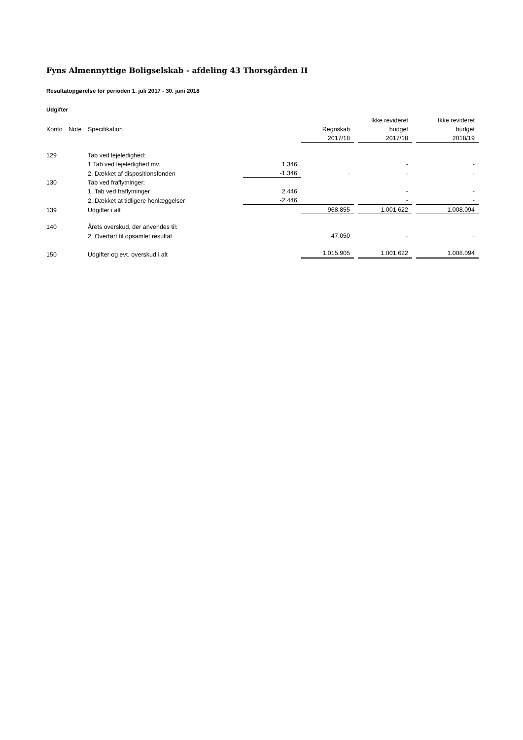Fyns Almennyttige Boligselskab - afdeling 43 Thorsgården II
Resultatopgørelse for perioden 1. juli 2017 - 30. juni 2018
Udgifter
| | | | | | | Ikke revideret | | Ikke revideret |
| --- | --- | --- | --- | --- | --- | --- | --- | --- |
| Konto | Note | Specifikation | | Regnskab | | budget | | budget |
| | | | | 2017/18 | | 2017/18 | | 2018/19 |
| 129 | | Tab ved lejeledighed: | | | | | | |
| | | 1.Tab ved lejeledighed mv. | 1.346 | | | - | | - |
| | | 2. Dækket af dispositionsfonden | -1.346 | - | | - | | - |
| 130 | | Tab ved fraflytninger: | | | | | | |
| | | 1. Tab ved fraflytninger | 2.446 | | | - | | - |
| | | 2. Dækket at tidligere henlæggelser | -2.446 | | | - | | - |
| 139 | | Udgifter i alt | | 968.855 | | 1.001.622 | | 1.008.094 |
| 140 | | Årets overskud, der anvendes til: | | | | | | |
| | | 2. Overført til opsamlet resultat | | 47.050 | | - | | - |
| 150 | | Udgifter og evt. overskud i alt | | 1.015.905 | | 1.001.622 | | 1.008.094 |